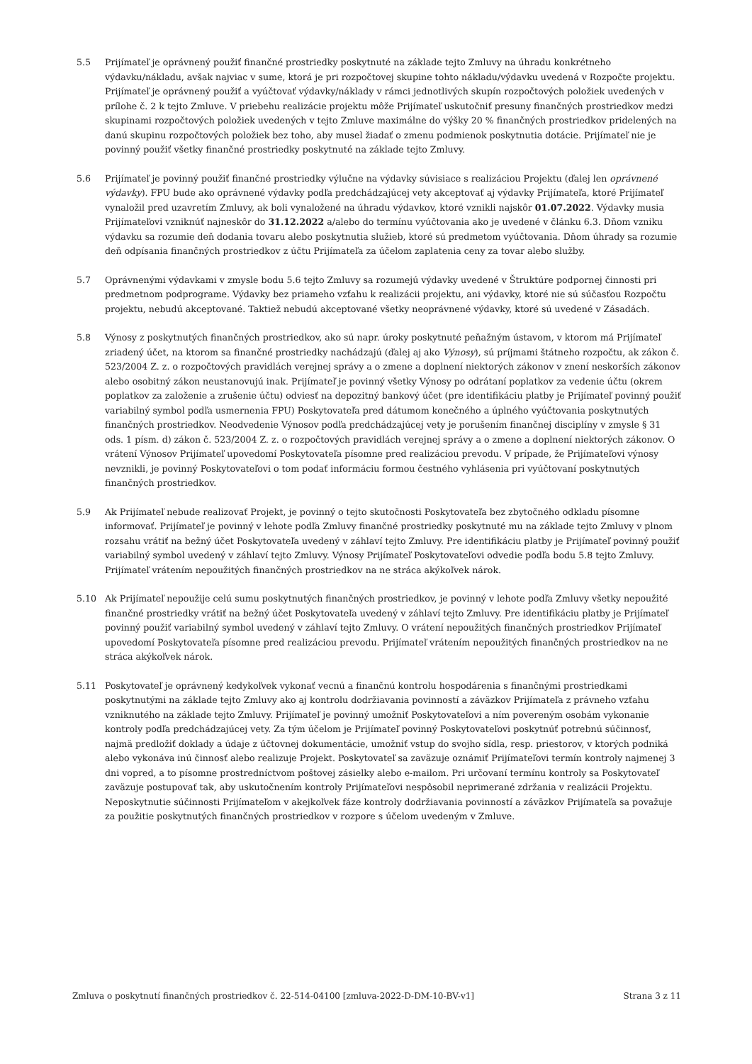5.5 Prijímateľ je oprávnený použiť finančné prostriedky poskytnuté na základe tejto Zmluvy na úhradu konkrétneho výdavku/nákladu, avšak najviac v sume, ktorá je pri rozpočtovej skupine tohto nákladu/výdavku uvedená v Rozpočte projektu. Prijímateľ je oprávnený použiť a vyúčtovať výdavky/náklady v rámci jednotlivých skupín rozpočtových položiek uvedených v prílohe č. 2 k tejto Zmluve. V priebehu realizácie projektu môže Prijímateľ uskutočniť presuny finančných prostriedkov medzi skupinami rozpočtových položiek uvedených v tejto Zmluve maximálne do výšky 20 % finančných prostriedkov pridelených na danú skupinu rozpočtových položiek bez toho, aby musel žiadať o zmenu podmienok poskytnutia dotácie. Prijímateľ nie je povinný použiť všetky finančné prostriedky poskytnuté na základe tejto Zmluvy.
5.6 Prijímateľ je povinný použiť finančné prostriedky výlučne na výdavky súvisiace s realizáciou Projektu (ďalej len oprávnené výdavky). FPU bude ako oprávnené výdavky podľa predchádzajúcej vety akceptovať aj výdavky Prijímateľa, ktoré Prijímateľ vynaložil pred uzavretím Zmluvy, ak boli vynaložené na úhradu výdavkov, ktoré vznikli najskôr 01.07.2022. Výdavky musia Prijímateľovi vzniknúť najneskôr do 31.12.2022 a/alebo do termínu vyúčtovania ako je uvedené v článku 6.3. Dňom vzniku výdavku sa rozumie deň dodania tovaru alebo poskytnutia služieb, ktoré sú predmetom vyúčtovania. Dňom úhrady sa rozumie deň odpísania finančných prostriedkov z účtu Prijímateľa za účelom zaplatenia ceny za tovar alebo služby.
5.7 Oprávnenými výdavkami v zmysle bodu 5.6 tejto Zmluvy sa rozumejú výdavky uvedené v Štruktúre podpornej činnosti pri predmetnom podprograme. Výdavky bez priameho vzťahu k realizácii projektu, ani výdavky, ktoré nie sú súčasťou Rozpočtu projektu, nebudú akceptované. Taktiež nebudú akceptované všetky neoprávnené výdavky, ktoré sú uvedené v Zásadách.
5.8 Výnosy z poskytnutých finančných prostriedkov, ako sú napr. úroky poskytnuté peňažným ústavom, v ktorom má Prijímateľ zriadený účet, na ktorom sa finančné prostriedky nachádzajú (ďalej aj ako Výnosy), sú príjmami štátneho rozpočtu, ak zákon č. 523/2004 Z. z. o rozpočtových pravidlách verejnej správy a o zmene a doplnení niektorých zákonov v znení neskorších zákonov alebo osobitný zákon neustanovujú inak. Prijímateľ je povinný všetky Výnosy po odrátaní poplatkov za vedenie účtu (okrem poplatkov za založenie a zrušenie účtu) odviesť na depozitný bankový účet (pre identifikáciu platby je Prijímateľ povinný použiť variabilný symbol podľa usmernenia FPU) Poskytovateľa pred dátumom konečného a úplného vyúčtovania poskytnutých finančných prostriedkov. Neodvedenie Výnosov podľa predchádzajúcej vety je porušením finančnej disciplíny v zmysle § 31 ods. 1 písm. d) zákon č. 523/2004 Z. z. o rozpočtových pravidlách verejnej správy a o zmene a doplnení niektorých zákonov. O vrátení Výnosov Prijímateľ upovedomí Poskytovateľa písomne pred realizáciou prevodu. V prípade, že Prijímateľovi výnosy nevznikli, je povinný Poskytovateľovi o tom podať informáciu formou čestného vyhlásenia pri vyúčtovaní poskytnutých finančných prostriedkov.
5.9 Ak Prijímateľ nebude realizovať Projekt, je povinný o tejto skutočnosti Poskytovateľa bez zbytočného odkladu písomne informovať. Prijímateľ je povinný v lehote podľa Zmluvy finančné prostriedky poskytnuté mu na základe tejto Zmluvy v plnom rozsahu vrátiť na bežný účet Poskytovateľa uvedený v záhlaví tejto Zmluvy. Pre identifikáciu platby je Prijímateľ povinný použiť variabilný symbol uvedený v záhlaví tejto Zmluvy. Výnosy Prijímateľ Poskytovateľovi odvedie podľa bodu 5.8 tejto Zmluvy. Prijímateľ vrátením nepoužitých finančných prostriedkov na ne stráca akýkoľvek nárok.
5.10 Ak Prijímateľ nepoužije celú sumu poskytnutých finančných prostriedkov, je povinný v lehote podľa Zmluvy všetky nepoužité finančné prostriedky vrátiť na bežný účet Poskytovateľa uvedený v záhlaví tejto Zmluvy. Pre identifikáciu platby je Prijímateľ povinný použiť variabilný symbol uvedený v záhlaví tejto Zmluvy. O vrátení nepoužitých finančných prostriedkov Prijímateľ upovedomí Poskytovateľa písomne pred realizáciou prevodu. Prijímateľ vrátením nepoužitých finančných prostriedkov na ne stráca akýkoľvek nárok.
5.11 Poskytovateľ je oprávnený kedykoľvek vykonať vecnú a finančnú kontrolu hospodárenia s finančnými prostriedkami poskytnutými na základe tejto Zmluvy ako aj kontrolu dodržiavania povinností a záväzkov Prijímateľa z právneho vzťahu vzniknutého na základe tejto Zmluvy. Prijímateľ je povinný umožniť Poskytovateľovi a ním povereným osobám vykonanie kontroly podľa predchádzajúcej vety. Za tým účelom je Prijímateľ povinný Poskytovateľovi poskytnúť potrebnú súčinnosť, najmä predložiť doklady a údaje z účtovnej dokumentácie, umožniť vstup do svojho sídla, resp. priestorov, v ktorých podniká alebo vykonáva inú činnosť alebo realizuje Projekt. Poskytovateľ sa zaväzuje oznámiť Prijímateľovi termín kontroly najmenej 3 dni vopred, a to písomne prostredníctvom poštovej zásielky alebo e-mailom. Pri určovaní termínu kontroly sa Poskytovateľ zaväzuje postupovať tak, aby uskutočnením kontroly Prijímateľovi nespôsobil neprimerané zdržania v realizácii Projektu. Neposkytnutie súčinnosti Prijímateľom v akejkoľvek fáze kontroly dodržiavania povinností a záväzkov Prijímateľa sa považuje za použitie poskytnutých finančných prostriedkov v rozpore s účelom uvedeným v Zmluve.
Zmluva o poskytnutí finančných prostriedkov č. 22-514-04100 [zmluva-2022-D-DM-10-BV-v1] Strana 3 z 11